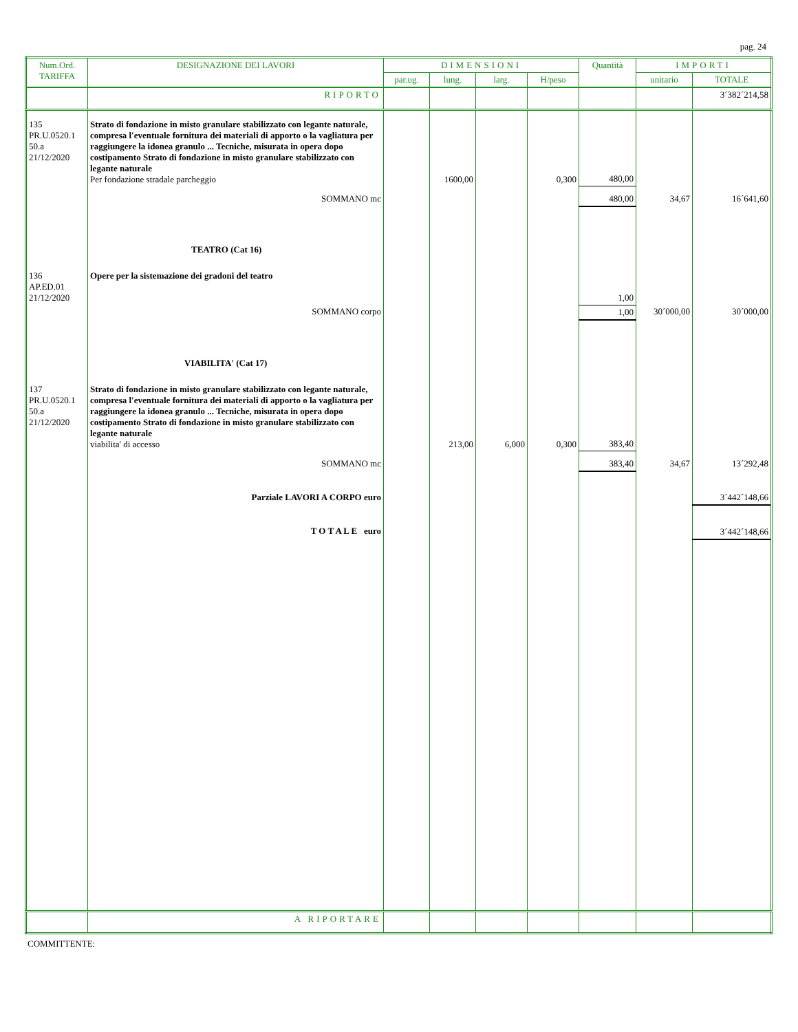pag. 24
| Num.Ord. TARIFFA | DESIGNAZIONE DEI LAVORI | DIMENSIONI | | | | Quantità | IMPORTI | |
| --- | --- | --- | --- | --- | --- | --- | --- | --- |
| | | par.ug. | lung. | larg. | H/peso | | unitario | TOTALE |
| | RIPORTO | | | | | | | 3´382´214,58 |
| 135 PR.U.0520.1 50.a 21/12/2020 | Strato di fondazione in misto granulare stabilizzato con legante naturale, compresa l'eventuale fornitura dei materiali di apporto o la vagliatura per raggiungere la idonea granulo ... Tecniche, misurata in opera dopo costipamento Strato di fondazione in misto granulare stabilizzato con legante naturale Per fondazione stradale parcheggio | | 1600,00 | | 0,300 | 480,00 | | |
| | SOMMANO mc | | | | | 480,00 | 34,67 | 16´641,60 |
| | TEATRO (Cat 16) | | | | | | | |
| 136 AP.ED.01 21/12/2020 | Opere per la sistemazione dei gradoni del teatro | | | | | 1,00 | | |
| | SOMMANO corpo | | | | | 1,00 | 30´000,00 | 30´000,00 |
| | VIABILITA' (Cat 17) | | | | | | | |
| 137 PR.U.0520.1 50.a 21/12/2020 | Strato di fondazione in misto granulare stabilizzato con legante naturale, compresa l'eventuale fornitura dei materiali di apporto o la vagliatura per raggiungere la idonea granulo ... Tecniche, misurata in opera dopo costipamento Strato di fondazione in misto granulare stabilizzato con legante naturale viabilita' di accesso | | 213,00 | 6,000 | 0,300 | 383,40 | | |
| | SOMMANO mc | | | | | 383,40 | 34,67 | 13´292,48 |
| | Parziale LAVORI A CORPO euro | | | | | | | 3´442´148,66 |
| | T O T A L E euro | | | | | | | 3´442´148,66 |
| | A RIPORTARE | | | | | | | |
COMMITTENTE: